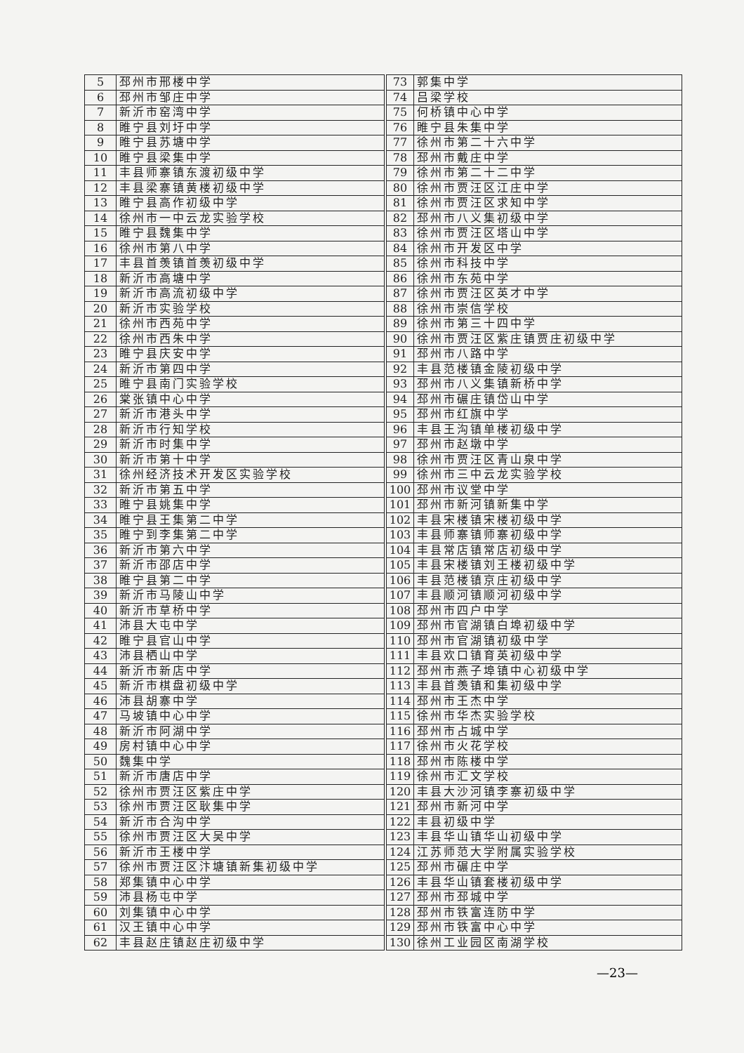| 5 | 邳州市邢楼中学 | | 73 | 郭集中学 |
| 6 | 邳州市邹庄中学 | | 74 | 吕梁学校 |
| 7 | 新沂市窑湾中学 | | 75 | 何桥镇中心中学 |
| 8 | 睢宁县刘圩中学 | | 76 | 睢宁县朱集中学 |
| 9 | 睢宁县苏塘中学 | | 77 | 徐州市第二十六中学 |
| 10 | 睢宁县梁集中学 | | 78 | 邳州市戴庄中学 |
| 11 | 丰县师寨镇东渡初级中学 | | 79 | 徐州市第二十二中学 |
| 12 | 丰县梁寨镇黄楼初级中学 | | 80 | 徐州市贾汪区江庄中学 |
| 13 | 睢宁县高作初级中学 | | 81 | 徐州市贾汪区求知中学 |
| 14 | 徐州市一中云龙实验学校 | | 82 | 邳州市八义集初级中学 |
| 15 | 睢宁县魏集中学 | | 83 | 徐州市贾汪区塔山中学 |
| 16 | 徐州市第八中学 | | 84 | 徐州市开发区中学 |
| 17 | 丰县首羡镇首羡初级中学 | | 85 | 徐州市科技中学 |
| 18 | 新沂市高塘中学 | | 86 | 徐州市东苑中学 |
| 19 | 新沂市高流初级中学 | | 87 | 徐州市贾汪区英才中学 |
| 20 | 新沂市实验学校 | | 88 | 徐州市崇信学校 |
| 21 | 徐州市西苑中学 | | 89 | 徐州市第三十四中学 |
| 22 | 徐州市西朱中学 | | 90 | 徐州市贾汪区紫庄镇贾庄初级中学 |
| 23 | 睢宁县庆安中学 | | 91 | 邳州市八路中学 |
| 24 | 新沂市第四中学 | | 92 | 丰县范楼镇金陵初级中学 |
| 25 | 睢宁县南门实验学校 | | 93 | 邳州市八义集镇新桥中学 |
| 26 | 棠张镇中心中学 | | 94 | 邳州市碾庄镇岱山中学 |
| 27 | 新沂市港头中学 | | 95 | 邳州市红旗中学 |
| 28 | 新沂市行知学校 | | 96 | 丰县王沟镇单楼初级中学 |
| 29 | 新沂市时集中学 | | 97 | 邳州市赵墩中学 |
| 30 | 新沂市第十中学 | | 98 | 徐州市贾汪区青山泉中学 |
| 31 | 徐州经济技术开发区实验学校 | | 99 | 徐州市三中云龙实验学校 |
| 32 | 新沂市第五中学 | | 100 | 邳州市议堂中学 |
| 33 | 睢宁县姚集中学 | | 101 | 邳州市新河镇新集中学 |
| 34 | 睢宁县王集第二中学 | | 102 | 丰县宋楼镇宋楼初级中学 |
| 35 | 睢宁到李集第二中学 | | 103 | 丰县师寨镇师寨初级中学 |
| 36 | 新沂市第六中学 | | 104 | 丰县常店镇常店初级中学 |
| 37 | 新沂市邵店中学 | | 105 | 丰县宋楼镇刘王楼初级中学 |
| 38 | 睢宁县第二中学 | | 106 | 丰县范楼镇京庄初级中学 |
| 39 | 新沂市马陵山中学 | | 107 | 丰县顺河镇顺河初级中学 |
| 40 | 新沂市草桥中学 | | 108 | 邳州市四户中学 |
| 41 | 沛县大屯中学 | | 109 | 邳州市官湖镇白埠初级中学 |
| 42 | 睢宁县官山中学 | | 110 | 邳州市官湖镇初级中学 |
| 43 | 沛县栖山中学 | | 111 | 丰县欢口镇育英初级中学 |
| 44 | 新沂市新店中学 | | 112 | 邳州市燕子埠镇中心初级中学 |
| 45 | 新沂市棋盘初级中学 | | 113 | 丰县首羡镇和集初级中学 |
| 46 | 沛县胡寨中学 | | 114 | 邳州市王杰中学 |
| 47 | 马坡镇中心中学 | | 115 | 徐州市华杰实验学校 |
| 48 | 新沂市阿湖中学 | | 116 | 邳州市占城中学 |
| 49 | 房村镇中心中学 | | 117 | 徐州市火花学校 |
| 50 | 魏集中学 | | 118 | 邳州市陈楼中学 |
| 51 | 新沂市唐店中学 | | 119 | 徐州市汇文学校 |
| 52 | 徐州市贾汪区紫庄中学 | | 120 | 丰县大沙河镇李寨初级中学 |
| 53 | 徐州市贾汪区耿集中学 | | 121 | 邳州市新河中学 |
| 54 | 新沂市合沟中学 | | 122 | 丰县初级中学 |
| 55 | 徐州市贾汪区大吴中学 | | 123 | 丰县华山镇华山初级中学 |
| 56 | 新沂市王楼中学 | | 124 | 江苏师范大学附属实验学校 |
| 57 | 徐州市贾汪区汴塘镇新集初级中学 | | 125 | 邳州市碾庄中学 |
| 58 | 郑集镇中心中学 | | 126 | 丰县华山镇套楼初级中学 |
| 59 | 沛县杨屯中学 | | 127 | 邳州市邳城中学 |
| 60 | 刘集镇中心中学 | | 128 | 邳州市铁富连防中学 |
| 61 | 汉王镇中心中学 | | 129 | 邳州市铁富中心中学 |
| 62 | 丰县赵庄镇赵庄初级中学 | | 130 | 徐州工业园区南湖学校 |
—23—